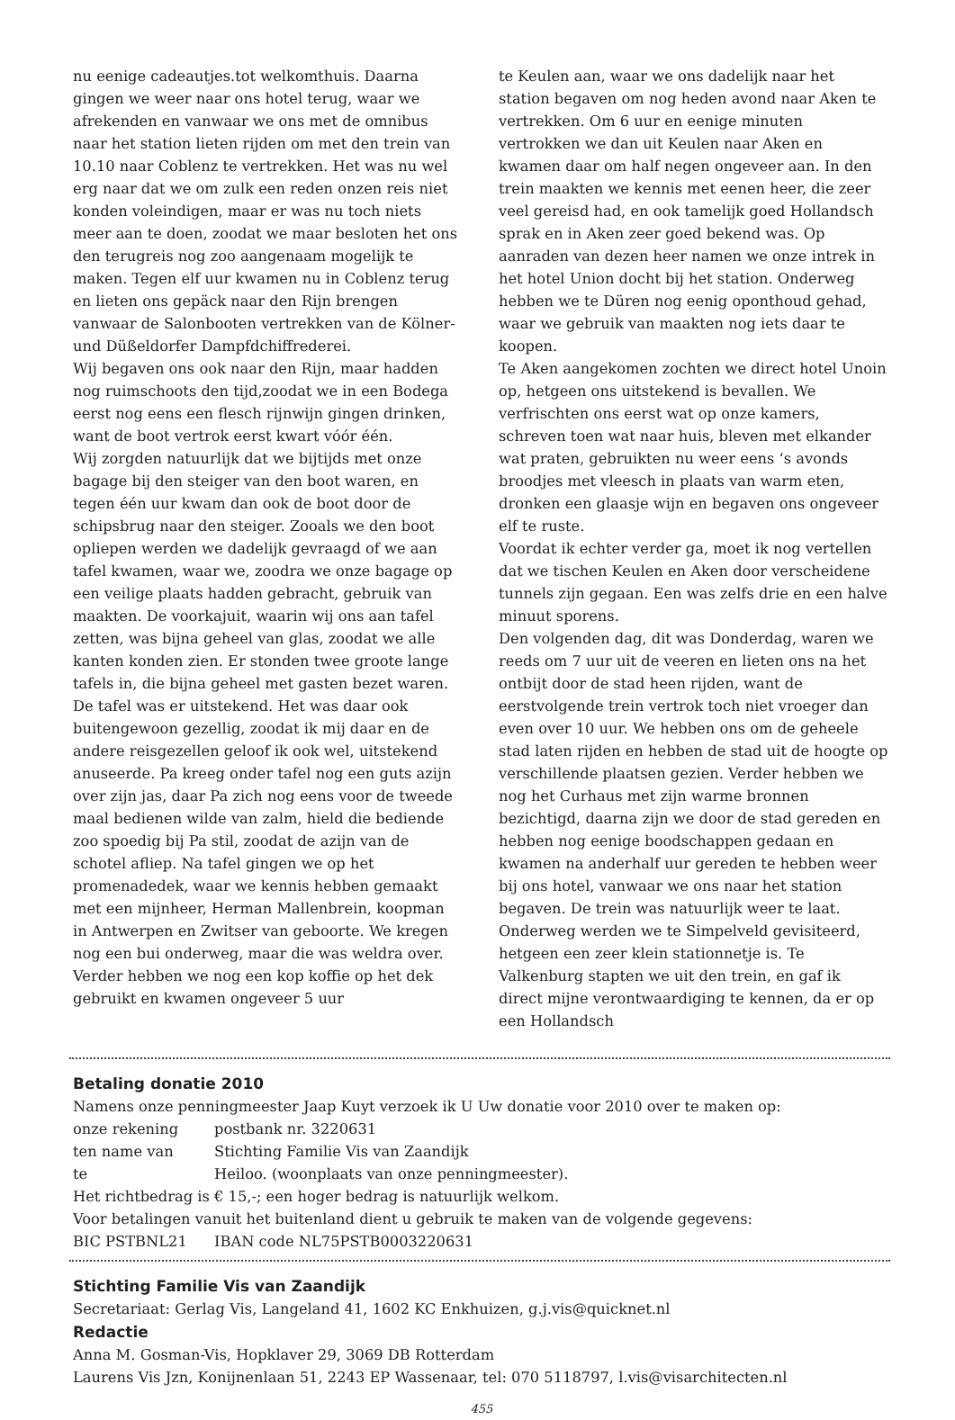nu eenige cadeautjes.tot welkomthuis. Daarna gingen we weer naar ons hotel terug, waar we afrekenden en vanwaar we ons met de omnibus naar het station lieten rijden om met den trein van 10.10 naar Coblenz te vertrekken. Het was nu wel erg naar dat we om zulk een reden onzen reis niet konden voleindigen, maar er was nu toch niets meer aan te doen, zoodat we maar besloten het ons den terugreis nog zoo aangenaam mogelijk te maken. Tegen elf uur kwamen nu in Coblenz terug en lieten ons gepäck naar den Rijn brengen vanwaar de Salonbooten vertrekken van de Kölner-und Düßeldorfer Dampfdchiffrederei.
Wij begaven ons ook naar den Rijn, maar hadden nog ruimschoots den tijd,zoodat we in een Bodega eerst nog eens een flesch rijnwijn gingen drinken, want de boot vertrok eerst kwart vóór één.
Wij zorgden natuurlijk dat we bijtijds met onze bagage bij den steiger van den boot waren, en tegen één uur kwam dan ook de boot door de schipsbrug naar den steiger. Zooals we den boot opliepen werden we dadelijk gevraagd of we aan tafel kwamen, waar we, zoodra we onze bagage op een veilige plaats hadden gebracht, gebruik van maakten. De voorkajuit, waarin wij ons aan tafel zetten, was bijna geheel van glas, zoodat we alle kanten konden zien. Er stonden twee groote lange tafels in, die bijna geheel met gasten bezet waren. De tafel was er uitstekend. Het was daar ook buitengewoon gezellig, zoodat ik mij daar en de andere reisgezellen geloof ik ook wel, uitstekend anuseerde. Pa kreeg onder tafel nog een guts azijn over zijn jas, daar Pa zich nog eens voor de tweede maal bedienen wilde van zalm, hield die bediende zoo spoedig bij Pa stil, zoodat de azijn van de schotel afliep. Na tafel gingen we op het promenadedek, waar we kennis hebben gemaakt met een mijnheer, Herman Mallenbrein, koopman in Antwerpen en Zwitser van geboorte. We kregen nog een bui onderweg, maar die was weldra over. Verder hebben we nog een kop koffie op het dek gebruikt en kwamen ongeveer 5 uur
te Keulen aan, waar we ons dadelijk naar het station begaven om nog heden avond naar Aken te vertrekken. Om 6 uur en eenige minuten vertrokken we dan uit Keulen naar Aken en kwamen daar om half negen ongeveer aan. In den trein maakten we kennis met eenen heer, die zeer veel gereisd had, en ook tamelijk goed Hollandsch sprak en in Aken zeer goed bekend was. Op aanraden van dezen heer namen we onze intrek in het hotel Union docht bij het station. Onderweg hebben we te Düren nog eenig oponthoud gehad, waar we gebruik van maakten nog iets daar te koopen.
Te Aken aangekomen zochten we direct hotel Unoin op, hetgeen ons uitstekend is bevallen. We verfrischten ons eerst wat op onze kamers, schreven toen wat naar huis, bleven met elkander wat praten, gebruikten nu weer eens ‘s avonds broodjes met vleesch in plaats van warm eten, dronken een glaasje wijn en begaven ons ongeveer elf te ruste.
Voordat ik echter verder ga, moet ik nog vertellen dat we tischen Keulen en Aken door verscheidene tunnels zijn gegaan. Een was zelfs drie en een halve minuut sporens.
Den volgenden dag, dit was Donderdag, waren we reeds om 7 uur uit de veeren en lieten ons na het ontbijt door de stad heen rijden, want de eerstvolgende trein vertrok toch niet vroeger dan even over 10 uur. We hebben ons om de geheele stad laten rijden en hebben de stad uit de hoogte op verschillende plaatsen gezien. Verder hebben we nog het Curhaus met zijn warme bronnen bezichtigd, daarna zijn we door de stad gereden en hebben nog eenige boodschappen gedaan en kwamen na anderhalf uur gereden te hebben weer bij ons hotel, vanwaar we ons naar het station begaven. De trein was natuurlijk weer te laat. Onderweg werden we te Simpelveld gevisiteerd, hetgeen een zeer klein stationnetje is. Te Valkenburg stapten we uit den trein, en gaf ik direct mijne verontwaardiging te kennen, da er op een Hollandsch
Betaling donatie 2010
Namens onze penningmeester Jaap Kuyt verzoek ik U Uw donatie voor 2010 over te maken op:
onze rekening postbank nr. 3220631
ten name van Stichting Familie Vis van Zaandijk
te Heiloo. (woonplaats van onze penningmeester).
Het richtbedrag is € 15,-; een hoger bedrag is natuurlijk welkom.
Voor betalingen vanuit het buitenland dient u gebruik te maken van de volgende gegevens:
BIC PSTBNL21 IBAN code NL75PSTB0003220631
Stichting Familie Vis van Zaandijk
Secretariaat: Gerlag Vis, Langeland 41, 1602 KC Enkhuizen, g.j.vis@quicknet.nl
Redactie
Anna M. Gosman-Vis, Hopklaver 29, 3069 DB Rotterdam
Laurens Vis Jzn, Konijnenlaan 51, 2243 EP Wassenaar, tel: 070 5118797, l.vis@visarchitecten.nl
455